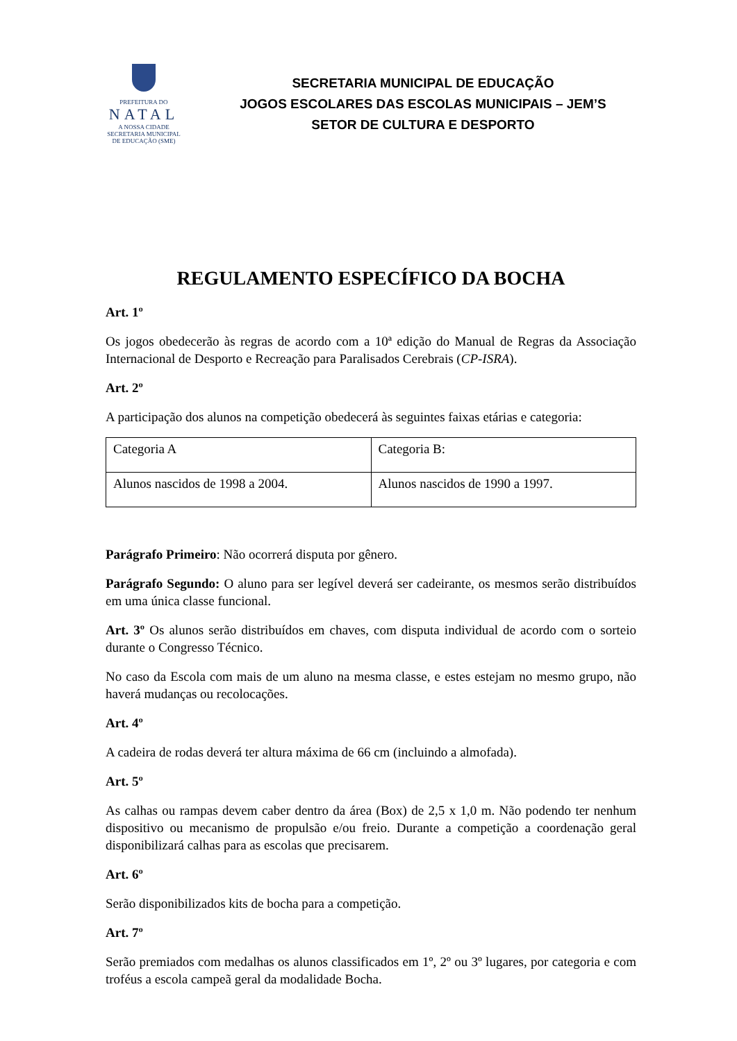PREFEITURA DO
NATAL
A NOSSA CIDADE
SECRETARIA MUNICIPAL DE EDUCAÇÃO (SME)
SECRETARIA MUNICIPAL DE EDUCAÇÃO
JOGOS ESCOLARES DAS ESCOLAS MUNICIPAIS – JEM’S
SETOR DE CULTURA E DESPORTO
REGULAMENTO ESPECÍFICO DA BOCHA
Art. 1º
Os jogos obedecerão às regras de acordo com a 10ª edição do Manual de Regras da Associação Internacional de Desporto e Recreação para Paralisados Cerebrais (CP-ISRA).
Art. 2º
A participação dos alunos na competição obedecerá às seguintes faixas etárias e categoria:
| Categoria A | Categoria B: |
| Alunos nascidos de 1998 a 2004. | Alunos nascidos de 1990 a 1997. |
Parágrafo Primeiro: Não ocorrerá disputa por gênero.
Parágrafo Segundo: O aluno para ser legível deverá ser cadeirante, os mesmos serão distribuídos em uma única classe funcional.
Art. 3º Os alunos serão distribuídos em chaves, com disputa individual de acordo com o sorteio durante o Congresso Técnico.
No caso da Escola com mais de um aluno na mesma classe, e estes estejam no mesmo grupo, não haverá mudanças ou recolocações.
Art. 4º
A cadeira de rodas deverá ter altura máxima de 66 cm (incluindo a almofada).
Art. 5º
As calhas ou rampas devem caber dentro da área (Box) de 2,5 x 1,0 m. Não podendo ter nenhum dispositivo ou mecanismo de propulsão e/ou freio. Durante a competição a coordenação geral disponibilizará calhas para as escolas que precisarem.
Art. 6º
Serão disponibilizados kits de bocha para a competição.
Art. 7º
Serão premiados com medalhas os alunos classificados em 1º, 2º ou 3º lugares, por categoria e com troféus a escola campeã geral da modalidade Bocha.